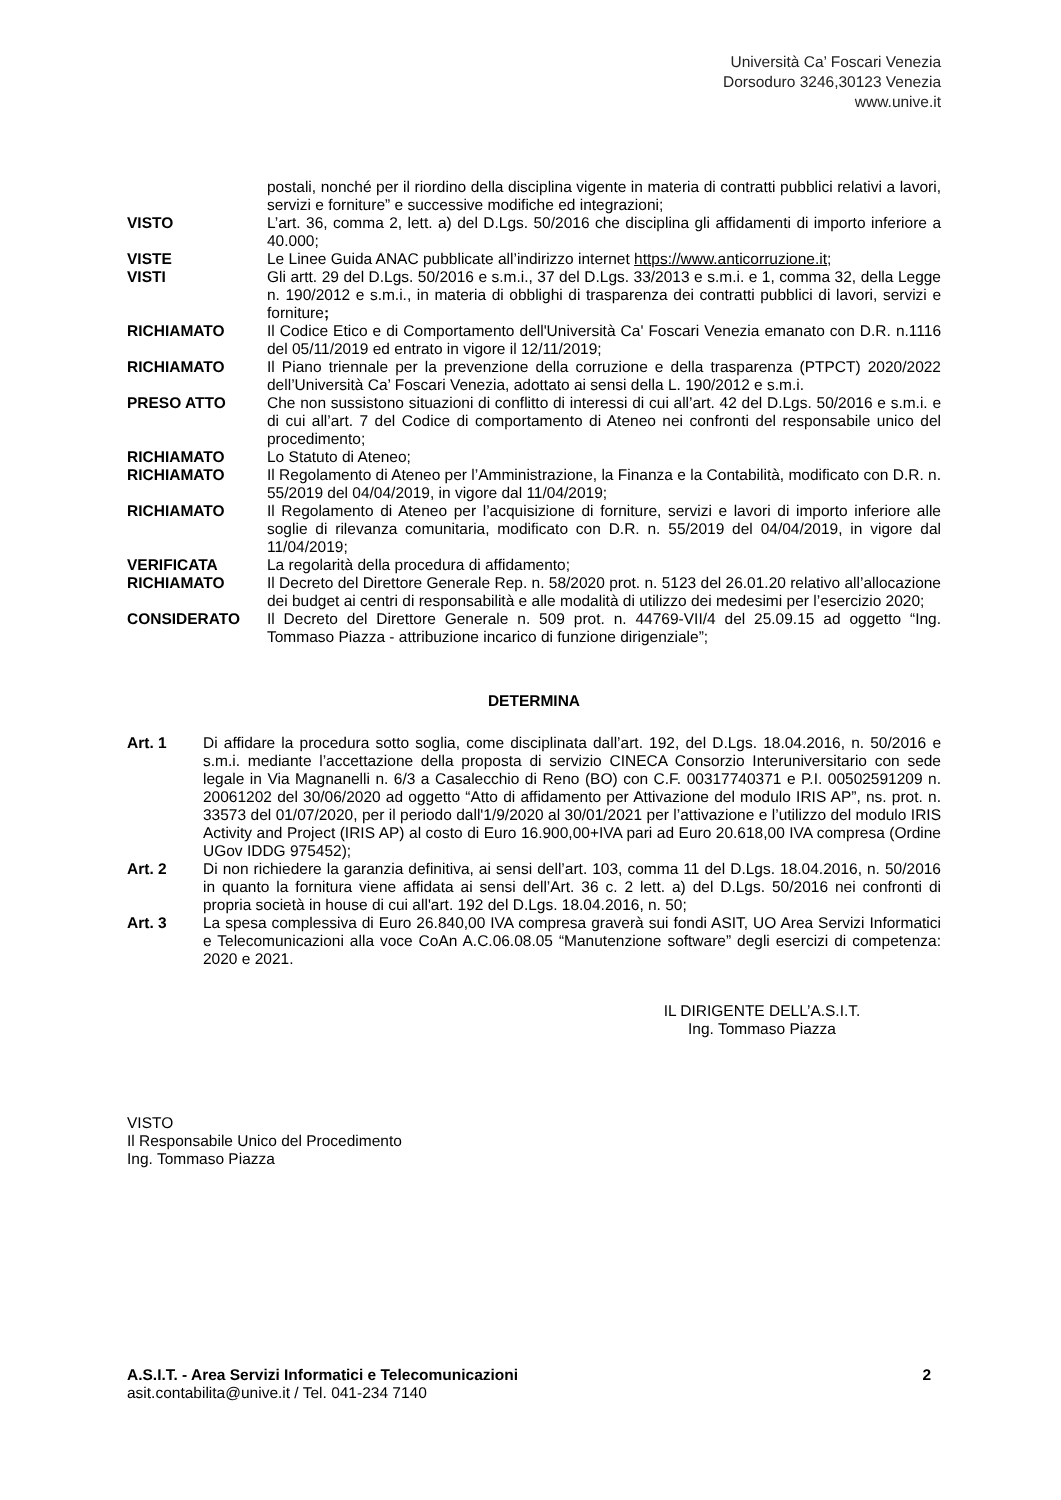Università Ca’ Foscari Venezia
Dorsoduro 3246,30123 Venezia
www.unive.it
postali, nonché per il riordino della disciplina vigente in materia di contratti pubblici relativi a lavori, servizi e forniture” e successive modifiche ed integrazioni;
VISTO L’art. 36, comma 2, lett. a) del D.Lgs. 50/2016 che disciplina gli affidamenti di importo inferiore a 40.000;
VISTE Le Linee Guida ANAC pubblicate all’indirizzo internet https://www.anticorruzione.it;
VISTI Gli artt. 29 del D.Lgs. 50/2016 e s.m.i., 37 del D.Lgs. 33/2013 e s.m.i. e 1, comma 32, della Legge n. 190/2012 e s.m.i., in materia di obblighi di trasparenza dei contratti pubblici di lavori, servizi e forniture;
RICHIAMATO Il Codice Etico e di Comportamento dell'Università Ca' Foscari Venezia emanato con D.R. n.1116 del 05/11/2019 ed entrato in vigore il 12/11/2019;
RICHIAMATO Il Piano triennale per la prevenzione della corruzione e della trasparenza (PTPCT) 2020/2022 dell’Università Ca’ Foscari Venezia, adottato ai sensi della L. 190/2012 e s.m.i.
PRESO ATTO Che non sussistono situazioni di conflitto di interessi di cui all’art. 42 del D.Lgs. 50/2016 e s.m.i. e di cui all’art. 7 del Codice di comportamento di Ateneo nei confronti del responsabile unico del procedimento;
RICHIAMATO Lo Statuto di Ateneo;
RICHIAMATO Il Regolamento di Ateneo per l’Amministrazione, la Finanza e la Contabilità, modificato con D.R. n. 55/2019 del 04/04/2019, in vigore dal 11/04/2019;
RICHIAMATO Il Regolamento di Ateneo per l’acquisizione di forniture, servizi e lavori di importo inferiore alle soglie di rilevanza comunitaria, modificato con D.R. n. 55/2019 del 04/04/2019, in vigore dal 11/04/2019;
VERIFICATA La regolarità della procedura di affidamento;
RICHIAMATO Il Decreto del Direttore Generale Rep. n. 58/2020 prot. n. 5123 del 26.01.20 relativo all’allocazione dei budget ai centri di responsabilità e alle modalità di utilizzo dei medesimi per l’esercizio 2020;
CONSIDERATO Il Decreto del Direttore Generale n. 509 prot. n. 44769-VII/4 del 25.09.15 ad oggetto “Ing. Tommaso Piazza - attribuzione incarico di funzione dirigenziale”;
DETERMINA
Art. 1 Di affidare la procedura sotto soglia, come disciplinata dall’art. 192, del D.Lgs. 18.04.2016, n. 50/2016 e s.m.i. mediante l’accettazione della proposta di servizio CINECA Consorzio Interuniversitario con sede legale in Via Magnanelli n. 6/3 a Casalecchio di Reno (BO) con C.F. 00317740371 e P.I. 00502591209 n. 20061202 del 30/06/2020 ad oggetto “Atto di affidamento per Attivazione del modulo IRIS AP”, ns. prot. n. 33573 del 01/07/2020, per il periodo dall'1/9/2020 al 30/01/2021 per l’attivazione e l’utilizzo del modulo IRIS Activity and Project (IRIS AP) al costo di Euro 16.900,00+IVA pari ad Euro 20.618,00 IVA compresa (Ordine UGov IDDG 975452);
Art. 2 Di non richiedere la garanzia definitiva, ai sensi dell’art. 103, comma 11 del D.Lgs. 18.04.2016, n. 50/2016 in quanto la fornitura viene affidata ai sensi dell’Art. 36 c. 2 lett. a) del D.Lgs. 50/2016 nei confronti di propria società in house di cui all'art. 192 del D.Lgs. 18.04.2016, n. 50;
Art. 3 La spesa complessiva di Euro 26.840,00 IVA compresa graverà sui fondi ASIT, UO Area Servizi Informatici e Telecomunicazioni alla voce CoAn A.C.06.08.05 “Manutenzione software” degli esercizi di competenza: 2020 e 2021.
IL DIRIGENTE DELL’A.S.I.T.
Ing. Tommaso Piazza
VISTO
Il Responsabile Unico del Procedimento
Ing. Tommaso Piazza
A.S.I.T. - Area Servizi Informatici e Telecomunicazioni
asit.contabilita@unive.it / Tel. 041-234 7140
2